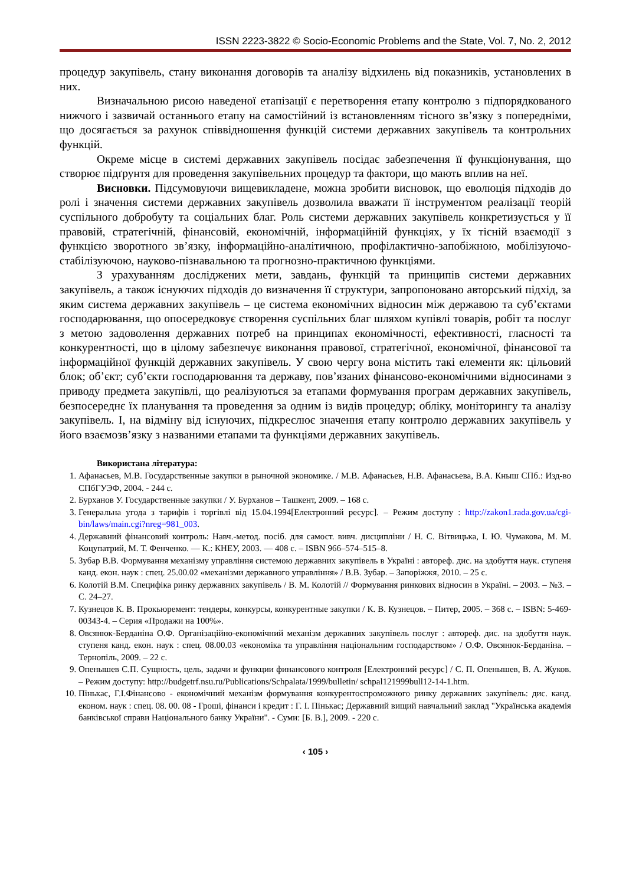ISSN 2223-3822 © Socio-Economic Problems and the State, Vol. 7, No. 2, 2012
процедур закупівель, стану виконання договорів та аналізу відхилень від показників, установлених в них.
Визначальною рисою наведеної етапізації є перетворення етапу контролю з підпорядкованого нижчого і зазвичай останнього етапу на самостійний із встановленням тісного зв’язку з попередніми, що досягається за рахунок співвідношення функцій системи державних закупівель та контрольних функцій.
Окреме місце в системі державних закупівель посідає забезпечення її функціонування, що створює підґрунтя для проведення закупівельних процедур та фактори, що мають вплив на неї.
Висновки. Підсумовуючи вищевикладене, можна зробити висновок, що еволюція підходів до ролі і значення системи державних закупівель дозволила вважати її інструментом реалізації теорій суспільного добробуту та соціальних благ. Роль системи державних закупівель конкретизується у її правовій, стратегічній, фінансовій, економічній, інформаційній функціях, у їх тісній взаємодії з функцією зворотного зв’язку, інформаційно-аналітичною, профілактично-запобіжною, мобілізуючо-стабілізуючою, науково-пізнавальною та прогнозно-практичною функціями.
З урахуванням досліджених мети, завдань, функцій та принципів системи державних закупівель, а також існуючих підходів до визначення її структури, запропоновано авторський підхід, за яким система державних закупівель – це система економічних відносин між державою та суб’єктами господарювання, що опосередковує створення суспільних благ шляхом купівлі товарів, робіт та послуг з метою задоволення державних потреб на принципах економічності, ефективності, гласності та конкурентності, що в цілому забезпечує виконання правової, стратегічної, економічної, фінансової та інформаційної функцій державних закупівель. У свою чергу вона містить такі елементи як: цільовий блок; об’єкт; суб’єкти господарювання та державу, пов’язаних фінансово-економічними відносинами з приводу предмета закупівлі, що реалізуються за етапами формування програм державних закупівель, безпосереднє їх планування та проведення за одним із видів процедур; обліку, моніторингу та аналізу закупівель. І, на відміну від існуючих, підкреслює значення етапу контролю державних закупівель у його взаємозв’язку з названими етапами та функціями державних закупівель.
Використана література:
1. Афанасьев, М.В. Государственные закупки в рыночной экономике. / М.В. Афанасьев, Н.В. Афанасьева, В.А. Кныш СПб.: Изд-во СПбГУЭФ, 2004. - 244 с.
2. Бурханов У. Государственные закупки / У. Бурханов – Ташкент, 2009. – 168 с.
3. Генеральна угода з тарифів і торгівлі від 15.04.1994[Електронний ресурс]. – Режим доступу : http://zakon1.rada.gov.ua/cgi-bin/laws/main.cgi?nreg=981_003.
4. Державний фінансовий контроль: Навч.-метод. посіб. для самост. вивч. дисципліни / Н. С. Вітвицька, І. Ю. Чумакова, М. М. Коцупатрий, М. Т. Фенченко. — К.: КНЕУ, 2003. — 408 с. – ISBN 966–574–515–8.
5. Зубар В.В. Формування механізму управління системою державних закупівель в Україні : автореф. дис. на здобуття наук. ступеня канд. екон. наук : спец. 25.00.02 «механізми державного управління» / В.В. Зубар. – Запоріжжя, 2010. – 25 с.
6. Колотій В.М. Специфіка ринку державних закупівель / В. М. Колотій // Формування ринкових відносин в Україні. – 2003. – №3. – С. 24–27.
7. Кузнецов К. В. Прокьюремент: тендеры, конкурсы, конкурентные закупки / К. В. Кузнецов. – Питер, 2005. – 368 с. – ISBN: 5-469-00343-4. – Серия «Продажи на 100%».
8. Овсянюк-Берданіна О.Ф. Організаційно-економічний механізм державних закупівель послуг : автореф. дис. на здобуття наук. ступеня канд. екон. наук : спец. 08.00.03 «економіка та управління національним господарством» / О.Ф. Овсянюк-Берданіна. – Тернопіль, 2009. – 22 с.
9. Опенышев С.П. Сущность, цель, задачи и функции финансового контроля [Електронний ресурс] / С. П. Опенышев, В. А. Жуков. – Режим доступу: http://budgetrf.nsu.ru/Publications/Schpalata/1999/bulletin/ schpal121999bull12-14-1.htm.
10. Пінькас, Г.І.Фінансово - економічний механізм формування конкурентоспроможного ринку державних закупівель: дис. канд. економ. наук : спец. 08. 00. 08 - Гроші, фінанси і кредит : Г. І. Пінькас; Державний вищий навчальний заклад "Українська академія банківської справи Національного банку України". - Суми: [Б. В.], 2009. - 220 с.
‹ 105 ›